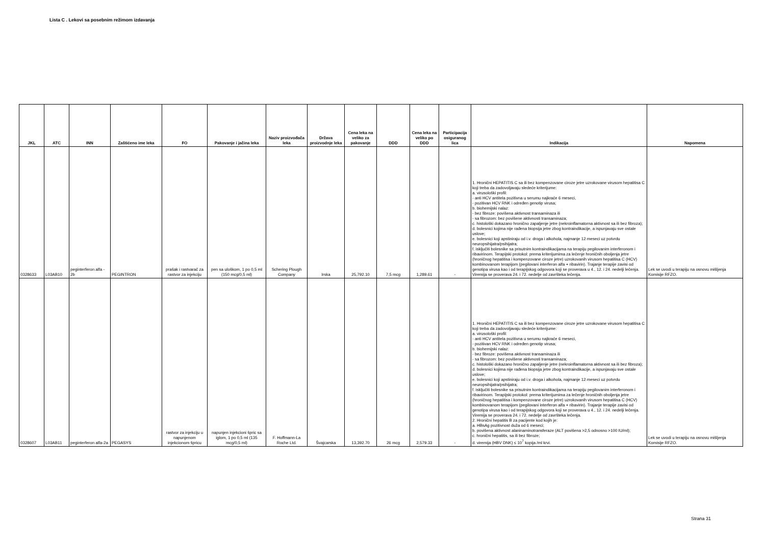Lista C . Lekovi sa posebnim režimom izdavanja
| JKL | ATC | INN | Zaštićeno ime leka | FO | Pakovanje i jačina leka | Naziv proizvođača leka | Država proizvodnje leka | Cena leka na veliko za pakovanje | DDD | Cena leka na veliko po DDD | Participacija osiguranog lica | Indikacija | Napomena |
| --- | --- | --- | --- | --- | --- | --- | --- | --- | --- | --- | --- | --- | --- |
| 0328633 | L03AB10 | peginterferon alfa - 2b | PEGINTRON | prašak i rastvarač za rastvor za injekciju | pen sa uloškom, 1 po 0,5 ml (150 mcg/0,5 ml) | Schering Plough Company | Irska | 25,792.10 | 7,5 mcg | 1,289.61 | - | 1. Hronični HEPATITIS C sa ili bez kompenzovane ciroze jetre uzrokovane virusom hepatitisa C koji treba da zadovoljavaju sledeće kriterijume: a. virusološki profil: - anti HCV antitela pozitivna u serumu najkraće 6 meseci, - pozitivan HCV RNK i određen genotip virusa; b. biohemijski nalaz: - bez fibroze: povišena aktivnost transaminaza ili - sa fibrozom: bez povišene aktivnosti transaminaza; c. histološki dokazano hronično zapaljenje jetre (nekroinflamatorna aktivnost sa ili bez fibroza); d. bolesnici kojima nije rađena biopsija jetre zbog kontraindikacije, a ispunjavaju sve ostale uslove; e. bolesnici koji apstiniraju od i.v. droga i alkohola, najmanje 12 meseci uz potvrdu neuropsihijatra/psihijatra; f. isključiti bolesnike sa prisutnim kontraindikacijama na terapiju pegilovanim interferonom i ribavirinom. Terapijski protokol: prema kriterijumima za lečenje hroničnih oboljenja jetre (hroničnog hepatitisa i kompenzovane ciroze jetre) uzrokovanih virusom hepatitisa C (HCV) kombinovanom terapijom (pegilovani interferon alfa + ribavirin). Trajanje terapije zavisi od genotipa virusa kao i od terapijskog odgovora koji se proverava u 4., 12. i 24. nedelji lečenja. Viremija se proverava 24. i 72. nedelje od završteka lečenja. | Lek se uvodi u terapiju na osnovu mišljenja Komisije RFZO. |
| 0328607 | L03AB11 | peginterferon alfa-2a | PEGASYS | rastvor za injekciju u napunjenom injekcionom špricu | napunjen injekcioni špric sa iglom, 1 po 0,5 ml (135 mcg/0,5 ml) | F. Hoffmann-La Roche Ltd. | Švajcarska | 13,392.70 | 26 mcg | 2,579.33 | - | 1. Hronični HEPATITIS C sa ili bez kompenzovane ciroze jetre uzrokovane virusom hepatitisa C koji treba da zadovoljavaju sledeće kriterijume: a. virusološki profil: - anti HCV antitela pozitivna u serumu najkraće 6 meseci, - pozitivan HCV RNK i određen genotip virusa; b. biohemijski nalaz: - bez fibroze: povišena aktivnost transaminaza ili - sa fibrozom: bez povišene aktivnosti transaminaza; c. histološki dokazano hronično zapaljenje jetre (nekroinflamatorna aktivnost sa ili bez fibroza); d. bolesnici kojima nije rađena biopsija jetre zbog kontraindikacije, a ispunjavaju sve ostale uslove; e. bolesnici koji apstiniraju od i.v. droga i alkohola, najmanje 12 meseci uz potvrdu neuropsihijatra/psihijatra; f. isključiti bolesnike sa prisutnim kontraindikacijama na terapiju pegilovanim interferonom i ribavirinom. Terapijski protokol: prema kriterijumima za lečenje hroničnih oboljenja jetre (hroničnog hepatitisa i kompenzovane ciroze jetre) uzrokovanih virusom hepatitisa C (HCV) kombinovanom terapijom (pegilovani interferon alfa + ribavirin). Trajanje terapije zavisi od genotipa virusa kao i od terapijskog odgovora koji se proverava u 4., 12. i 24. nedelji lečenja. Viremija se proverava 24. i 72. nedelje od završteka lečenja. 2. Hronični hepatitis B za pacijente kod kojih je: a. HBsAg pozitivnost duža od 6 meseci; b. povišena aktivnost alaninaminotransferaze (ALT povišena >2,5 odnosno >100 IU/ml); c. hronični hepatitis, sa ili bez fibroze; d. viremija (HBV DNK) ≤ 10<sup>7</sup> kopija /ml krvi. | Lek se uvodi u terapiju na osnovu mišljenja Komisije RFZO. |
Strana 31